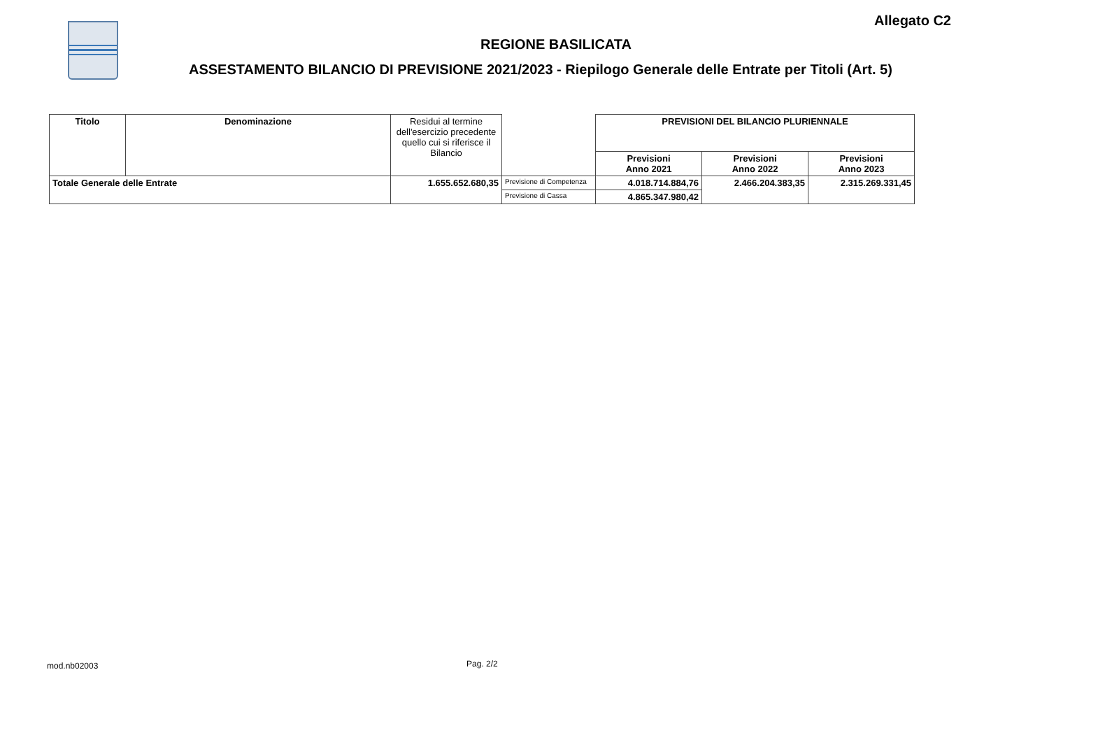Allegato C2
REGIONE BASILICATA
ASSESTAMENTO BILANCIO DI PREVISIONE 2021/2023 - Riepilogo Generale delle Entrate per Titoli (Art. 5)
| Titolo | Denominazione | Residui al termine dell'esercizio precedente quello cui si riferisce il Bilancio | | PREVISIONI DEL BILANCIO PLURIENNALE | | |
| --- | --- | --- | --- | --- | --- | --- |
| | | | | Previsioni Anno 2021 | Previsioni Anno 2022 | Previsioni Anno 2023 |
| Totale Generale delle Entrate | | 1.655.652.680,35 | Previsione di Competenza | 4.018.714.884,76 | 2.466.204.383,35 | 2.315.269.331,45 |
| | | | Previsione di Cassa | 4.865.347.980,42 | | |
mod.nb02003 Pag. 2/2